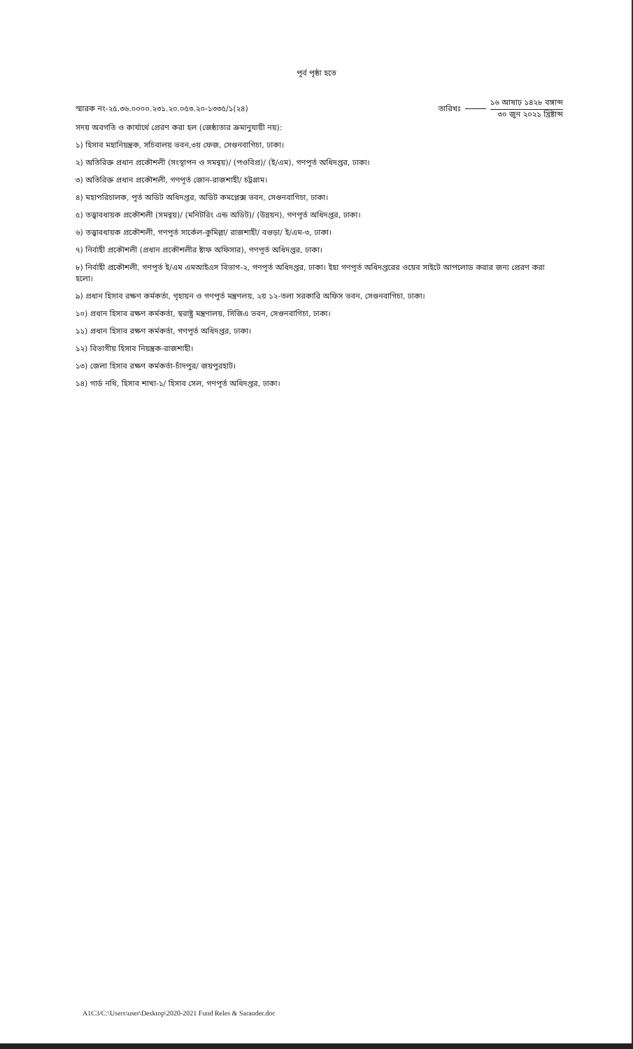পূর্ব পৃষ্ঠা হতে
স্মারক নং-২৫.৩৬.০০০০.২৩১.২০.০৫৩.২০-১৩৩৫/১(২৪)
তারিখঃ
১৬ আষাঢ় ১৪২৮ বঙ্গাব্দ
৩০ জুন ২০২১ খ্রিষ্টাব্দ
সদয় অবগতি ও কার্যার্থে প্রেরণ করা হল (জেষ্ঠ্যতার ক্রমানুযায়ী নয়):
১) হিসাব মহানিয়ন্ত্রক, সচিবালয় ভবন,৩য় ফেজ, সেগুনবাগিচা, ঢাকা।
২) অতিরিক্ত প্রধান প্রকৌশলী (সংস্থাপন ও সমন্বয়)/ (পওবিপ্র)/ (ই/এম), গণপূর্ত অধিদপ্তর, ঢাকা।
৩) অতিরিক্ত প্রধান প্রকৌশলী, গণপূর্ত জোন-রাজশাহী/ চট্টগ্রাম।
৪) মহাপরিচালক, পূর্ত অডিট অধিদপ্তর, অডিট কমপ্লেক্স ভবন, সেগুনবাগিচা, ঢাকা।
৫) তত্ত্বাবধায়ক প্রকৌশলী (সমন্বয়)/ (মনিটরিং এন্ড অডিট)/ (উন্নয়ন), গণপূর্ত অধিদপ্তর, ঢাকা।
৬) তত্ত্বাবধায়ক প্রকৌশলী, গণপূর্ত সার্কেল-কুমিল্লা/ রাজশাহী/ বগুড়া/ ই/এম-৩, ঢাকা।
৭) নির্বাহী প্রকৌশলী (প্রধান প্রকৌশলীর ষ্টাফ অফিসার), গণপূর্ত অধিদপ্তর, ঢাকা।
৮) নির্বাহী প্রকৌশলী, গণপূর্ত ই/এম এমআইএস বিভাগ-২, গণপূর্ত অধিদপ্তর, ঢাকা। ইহা গণপূর্ত অধিদপ্তরের ওয়েব সাইটে আপলোড করার জন্য প্রেরণ করা হলো।
৯) প্রধান হিসাব রক্ষণ কর্মকর্তা, গৃহায়ন ও গণপূর্ত মন্ত্রণলয়, ২য় ১২-তলা সরকারি অফিস ভবন, সেগুনবাগিচা, ঢাকা।
১০) প্রধান হিসাব রক্ষণ কর্মকর্তা, স্বরাষ্ট্র মন্ত্রণালয়, সিজিএ ভবন, সেগুনবাগিচা, ঢাকা।
১১) প্রধান হিসাব রক্ষণ কর্মকর্তা, গণপূর্ত অধিদপ্তর, ঢাকা।
১২) বিভাগীয় হিসাব নিয়ন্ত্রক-রাজশাহী।
১৩) জেলা হিসাব রক্ষণ কর্মকর্তা-চাঁদপুর/ জয়পুরহাট।
১৪) গার্ড নথি, হিসাব শাখা-১/ হিসাব সেল, গণপূর্ত অধিদপ্তর, ঢাকা।
A1C3/C:\Users\user\Desktop\2020-2021 Fund Reles & Sarander.doc